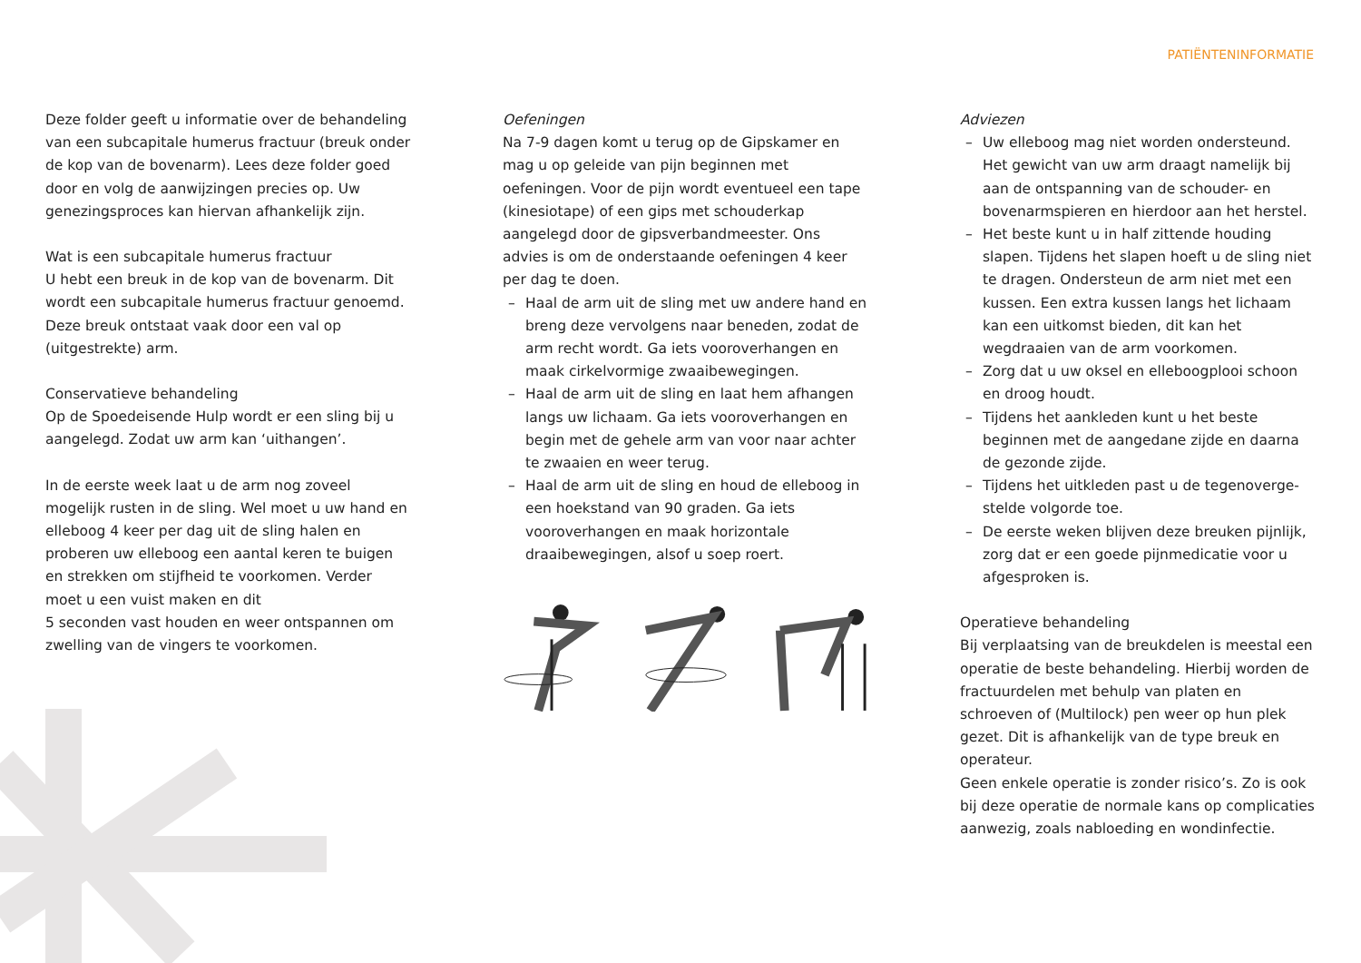PATIËNTENINFORMATIE
Deze folder geeft u informatie over de behandeling van een subcapitale humerus fractuur (breuk onder de kop van de bovenarm). Lees deze folder goed door en volg de aanwijzingen precies op. Uw genezingsproces kan hiervan afhankelijk zijn.
Wat is een subcapitale humerus fractuur
U hebt een breuk in de kop van de bovenarm. Dit wordt een subcapitale humerus fractuur genoemd. Deze breuk ontstaat vaak door een val op (uitgestrekte) arm.
Conservatieve behandeling
Op de Spoedeisende Hulp wordt er een sling bij u aangelegd. Zodat uw arm kan ‘uithangen’.
In de eerste week laat u de arm nog zoveel mogelijk rusten in de sling. Wel moet u uw hand en elleboog 4 keer per dag uit de sling halen en proberen uw elleboog een aantal keren te buigen en strekken om stijfheid te voorkomen. Verder moet u een vuist maken en dit
5 seconden vast houden en weer ontspannen om zwelling van de vingers te voorkomen.
Oefeningen
Na 7-9 dagen komt u terug op de Gipskamer en mag u op geleide van pijn beginnen met oefeningen. Voor de pijn wordt eventueel een tape (kinesiotape) of een gips met schouderkap aangelegd door de gipsverbandmeester. Ons advies is om de onderstaande oefeningen 4 keer per dag te doen.
– Haal de arm uit de sling met uw andere hand en breng deze vervolgens naar beneden, zodat de arm recht wordt. Ga iets vooroverhangen en maak cirkelvormige zwaaibewegingen.
– Haal de arm uit de sling en laat hem afhangen langs uw lichaam. Ga iets vooroverhangen en begin met de gehele arm van voor naar achter te zwaaien en weer terug.
– Haal de arm uit de sling en houd de elleboog in een hoekstand van 90 graden. Ga iets vooroverhangen en maak horizontale draaibewegingen, alsof u soep roert.
Adviezen
– Uw elleboog mag niet worden ondersteund. Het gewicht van uw arm draagt namelijk bij aan de ontspanning van de schouder- en bovenarmspieren en hierdoor aan het herstel.
– Het beste kunt u in half zittende houding slapen. Tijdens het slapen hoeft u de sling niet te dragen. Ondersteun de arm niet met een kussen. Een extra kussen langs het lichaam kan een uitkomst bieden, dit kan het wegdraaien van de arm voorkomen.
– Zorg dat u uw oksel en elleboogplooi schoon en droog houdt.
– Tijdens het aankleden kunt u het beste beginnen met de aangedane zijde en daarna de gezonde zijde.
– Tijdens het uitkleden past u de tegenoverge-stelde volgorde toe.
– De eerste weken blijven deze breuken pijnlijk, zorg dat er een goede pijnmedicatie voor u afgesproken is.
Operatieve behandeling
Bij verplaatsing van de breukdelen is meestal een operatie de beste behandeling. Hierbij worden de fractuurdelen met behulp van platen en schroeven of (Multilock) pen weer op hun plek gezet. Dit is afhankelijk van de type breuk en operateur.
Geen enkele operatie is zonder risico’s. Zo is ook bij deze operatie de normale kans op complicaties aanwezig, zoals nabloeding en wondinfectie.